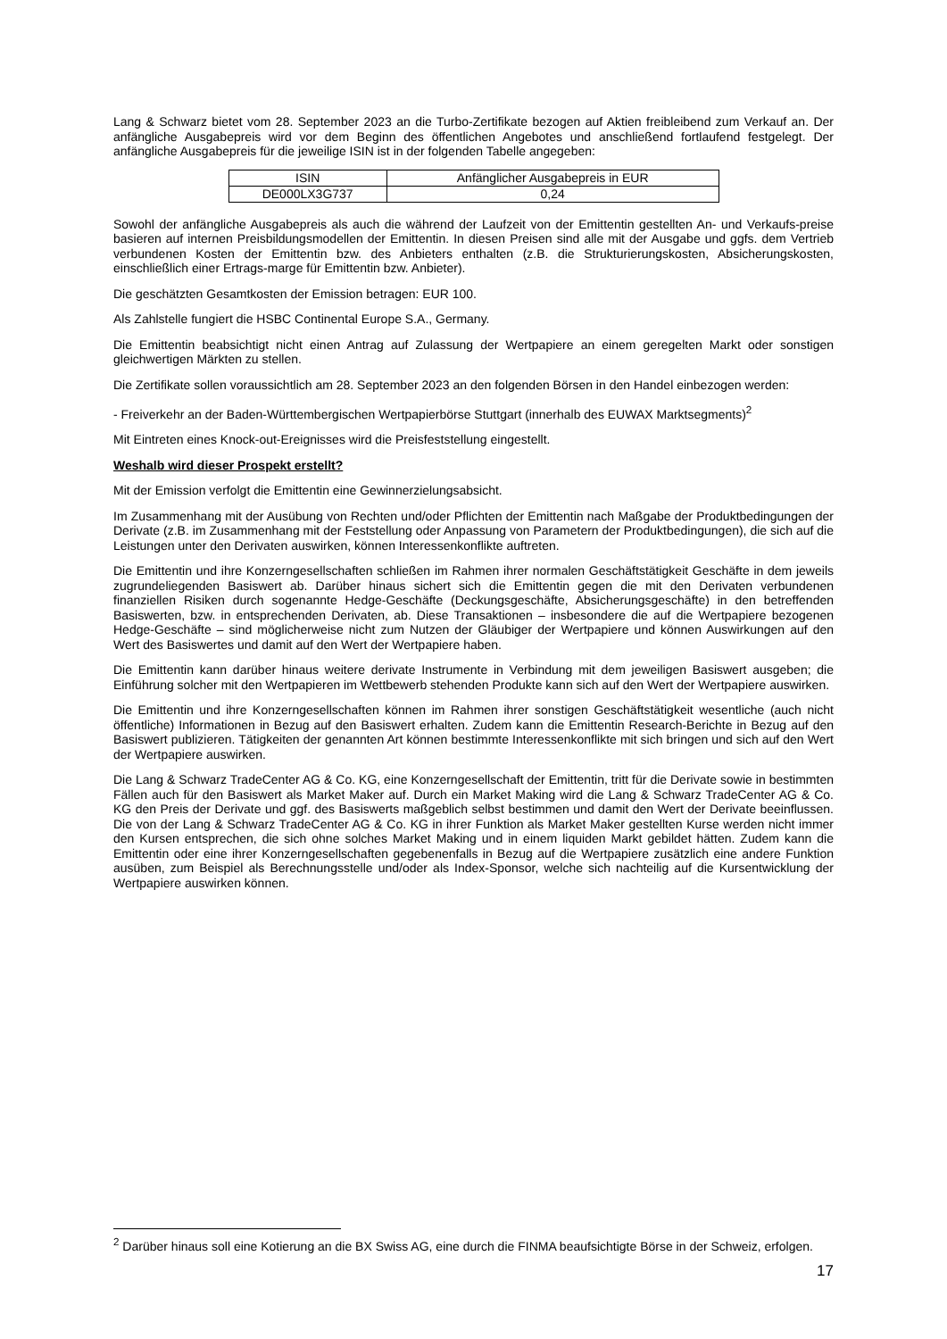Lang & Schwarz bietet vom 28. September 2023 an die Turbo-Zertifikate bezogen auf Aktien freibleibend zum Verkauf an. Der anfängliche Ausgabepreis wird vor dem Beginn des öffentlichen Angebotes und anschließend fortlaufend festgelegt. Der anfängliche Ausgabepreis für die jeweilige ISIN ist in der folgenden Tabelle angegeben:
| ISIN | Anfänglicher Ausgabepreis in EUR |
| --- | --- |
| DE000LX3G737 | 0,24 |
Sowohl der anfängliche Ausgabepreis als auch die während der Laufzeit von der Emittentin gestellten An- und Verkaufs-preise basieren auf internen Preisbildungsmodellen der Emittentin. In diesen Preisen sind alle mit der Ausgabe und ggfs. dem Vertrieb verbundenen Kosten der Emittentin bzw. des Anbieters enthalten (z.B. die Strukturierungskosten, Absicherungskosten, einschließlich einer Ertrags-marge für Emittentin bzw. Anbieter).
Die geschätzten Gesamtkosten der Emission betragen: EUR 100.
Als Zahlstelle fungiert die HSBC Continental Europe S.A., Germany.
Die Emittentin beabsichtigt nicht einen Antrag auf Zulassung der Wertpapiere an einem geregelten Markt oder sonstigen gleichwertigen Märkten zu stellen.
Die Zertifikate sollen voraussichtlich am 28. September 2023 an den folgenden Börsen in den Handel einbezogen werden:
- Freiverkehr an der Baden-Württembergischen Wertpapierbörse Stuttgart (innerhalb des EUWAX Marktsegments)<sup>2</sup>
Mit Eintreten eines Knock-out-Ereignisses wird die Preisfeststellung eingestellt.
Weshalb wird dieser Prospekt erstellt?
Mit der Emission verfolgt die Emittentin eine Gewinnerzielungsabsicht.
Im Zusammenhang mit der Ausübung von Rechten und/oder Pflichten der Emittentin nach Maßgabe der Produktbedingungen der Derivate (z.B. im Zusammenhang mit der Feststellung oder Anpassung von Parametern der Produktbedingungen), die sich auf die Leistungen unter den Derivaten auswirken, können Interessenkonflikte auftreten.
Die Emittentin und ihre Konzerngesellschaften schließen im Rahmen ihrer normalen Geschäftstätigkeit Geschäfte in dem jeweils zugrundeliegenden Basiswert ab. Darüber hinaus sichert sich die Emittentin gegen die mit den Derivaten verbundenen finanziellen Risiken durch sogenannte Hedge-Geschäfte (Deckungsgeschäfte, Absicherungsgeschäfte) in den betreffenden Basiswerten, bzw. in entsprechenden Derivaten, ab. Diese Transaktionen – insbesondere die auf die Wertpapiere bezogenen Hedge-Geschäfte – sind möglicherweise nicht zum Nutzen der Gläubiger der Wertpapiere und können Auswirkungen auf den Wert des Basiswertes und damit auf den Wert der Wertpapiere haben.
Die Emittentin kann darüber hinaus weitere derivate Instrumente in Verbindung mit dem jeweiligen Basiswert ausgeben; die Einführung solcher mit den Wertpapieren im Wettbewerb stehenden Produkte kann sich auf den Wert der Wertpapiere auswirken.
Die Emittentin und ihre Konzerngesellschaften können im Rahmen ihrer sonstigen Geschäftstätigkeit wesentliche (auch nicht öffentliche) Informationen in Bezug auf den Basiswert erhalten. Zudem kann die Emittentin Research-Berichte in Bezug auf den Basiswert publizieren. Tätigkeiten der genannten Art können bestimmte Interessenkonflikte mit sich bringen und sich auf den Wert der Wertpapiere auswirken.
Die Lang & Schwarz TradeCenter AG & Co. KG, eine Konzerngesellschaft der Emittentin, tritt für die Derivate sowie in bestimmten Fällen auch für den Basiswert als Market Maker auf. Durch ein Market Making wird die Lang & Schwarz TradeCenter AG & Co. KG den Preis der Derivate und ggf. des Basiswerts maßgeblich selbst bestimmen und damit den Wert der Derivate beeinflussen. Die von der Lang & Schwarz TradeCenter AG & Co. KG in ihrer Funktion als Market Maker gestellten Kurse werden nicht immer den Kursen entsprechen, die sich ohne solches Market Making und in einem liquiden Markt gebildet hätten. Zudem kann die Emittentin oder eine ihrer Konzerngesellschaften gegebenenfalls in Bezug auf die Wertpapiere zusätzlich eine andere Funktion ausüben, zum Beispiel als Berechnungsstelle und/oder als Index-Sponsor, welche sich nachteilig auf die Kursentwicklung der Wertpapiere auswirken können.
<sup>2</sup> Darüber hinaus soll eine Kotierung an die BX Swiss AG, eine durch die FINMA beaufsichtigte Börse in der Schweiz, erfolgen.
17